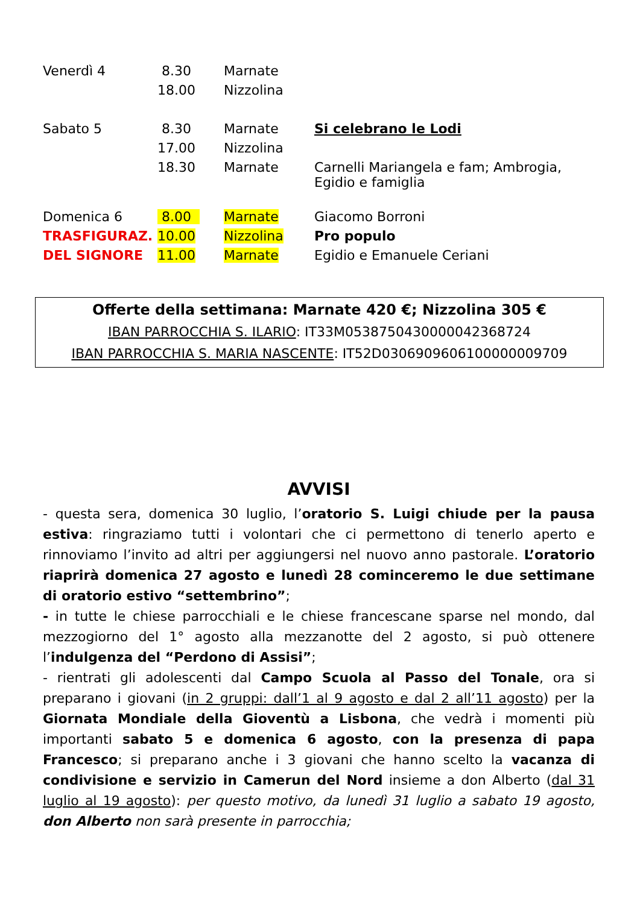| Venerdì 4 | 8.30 | Marnate | |
| | 18.00 | Nizzolina | |
| Sabato 5 | 8.30 | Marnate | Si celebrano le Lodi |
| | 17.00 | Nizzolina | |
| | 18.30 | Marnate | Carnelli Mariangela e fam; Ambrogia, Egidio e famiglia |
| Domenica 6 | 8.00 | Marnate | Giacomo Borroni |
| TRASFIGURAZ. | 10.00 | Nizzolina | Pro populo |
| DEL SIGNORE | 11.00 | Marnate | Egidio e Emanuele Ceriani |
Offerte della settimana: Marnate 420 €; Nizzolina 305 €
IBAN PARROCCHIA S. ILARIO: IT33M0538750430000042368724
IBAN PARROCCHIA S. MARIA NASCENTE: IT52D0306909606100000009709
AVVISI
- questa sera, domenica 30 luglio, l’oratorio S. Luigi chiude per la pausa estiva: ringraziamo tutti i volontari che ci permettono di tenerlo aperto e rinnoviamo l’invito ad altri per aggiungersi nel nuovo anno pastorale. L’oratorio riaprirà domenica 27 agosto e lunedì 28 cominceremo le due settimane di oratorio estivo “settembrino”;
- in tutte le chiese parrocchiali e le chiese francescane sparse nel mondo, dal mezzogiorno del 1° agosto alla mezzanotte del 2 agosto, si può ottenere l’indulgenza del “Perdono di Assisi”;
- rientrati gli adolescenti dal Campo Scuola al Passo del Tonale, ora si preparano i giovani (in 2 gruppi: dall’1 al 9 agosto e dal 2 all’11 agosto) per la Giornata Mondiale della Gioventù a Lisbona, che vedrà i momenti più importanti sabato 5 e domenica 6 agosto, con la presenza di papa Francesco; si preparano anche i 3 giovani che hanno scelto la vacanza di condivisione e servizio in Camerun del Nord insieme a don Alberto (dal 31 luglio al 19 agosto): per questo motivo, da lunedì 31 luglio a sabato 19 agosto, don Alberto non sarà presente in parrocchia;